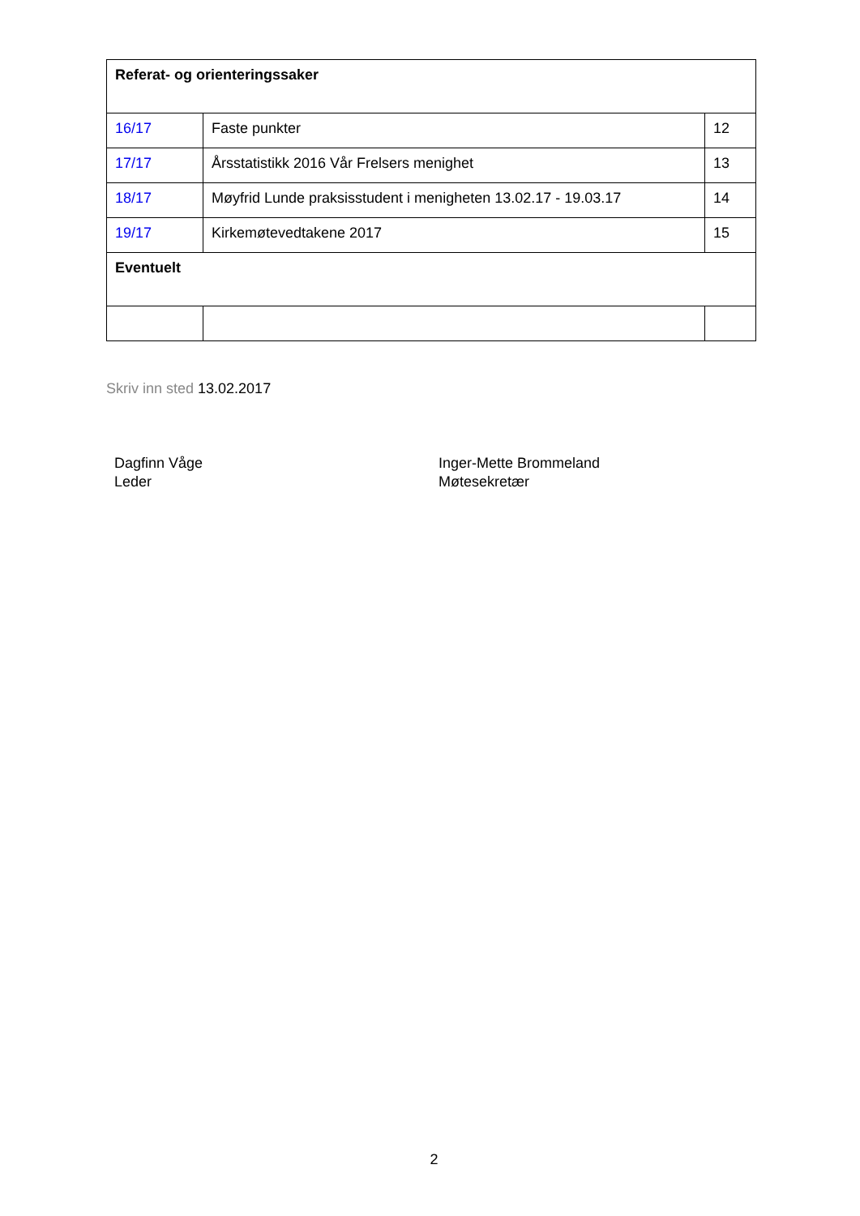| Referat- og orienteringssaker | | |
| 16/17 | Faste punkter | 12 |
| 17/17 | Årsstatistikk 2016 Vår Frelsers menighet | 13 |
| 18/17 | Møyfrid Lunde praksisstudent i menigheten 13.02.17 - 19.03.17 | 14 |
| 19/17 | Kirkemøtevedtakene 2017 | 15 |
| Eventuelt | | |
Skriv inn sted 13.02.2017
Dagfinn Våge
Leder
Inger-Mette Brommeland
Møtesekretær
2